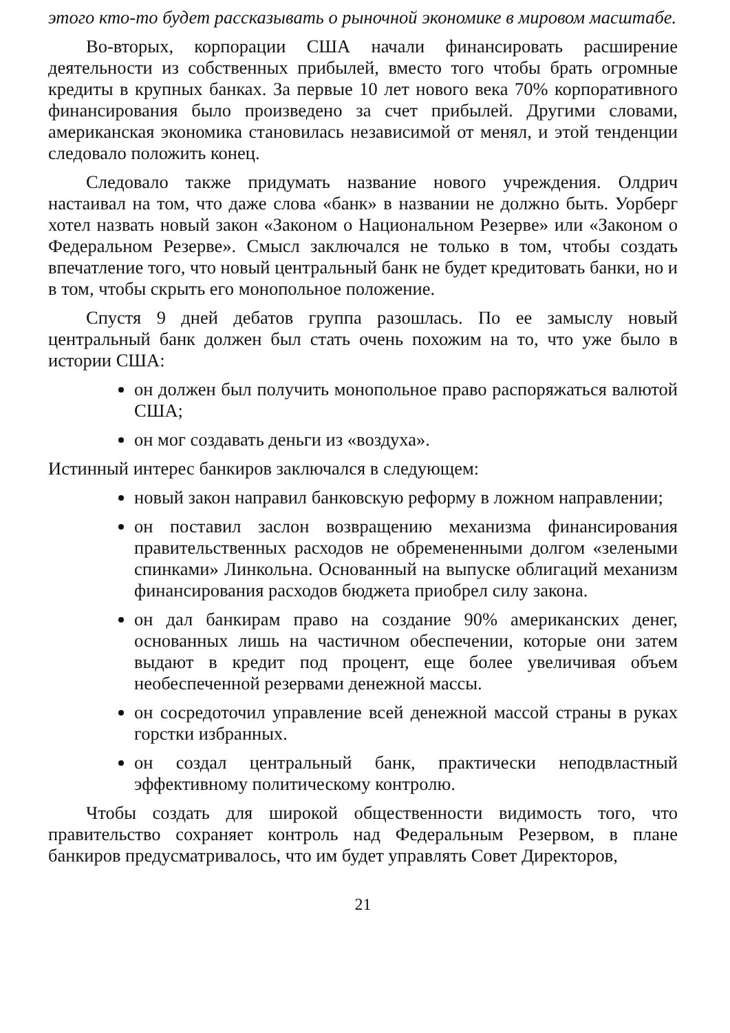этого кто-то будет рассказывать о рыночной экономике в мировом масштабе.
Во-вторых, корпорации США начали финансировать расширение деятельности из собственных прибылей, вместо того чтобы брать огромные кредиты в крупных банках. За первые 10 лет нового века 70% корпоративного финансирования было произведено за счет прибылей. Другими словами, американская экономика становилась независимой от менял, и этой тенденции следовало положить конец.
Следовало также придумать название нового учреждения. Олдрич настаивал на том, что даже слова «банк» в названии не должно быть. Уорберг хотел назвать новый закон «Законом о Национальном Резерве» или «Законом о Федеральном Резерве». Смысл заключался не только в том, чтобы создать впечатление того, что новый центральный банк не будет кредитовать банки, но и в том, чтобы скрыть его монопольное положение.
Спустя 9 дней дебатов группа разошлась. По ее замыслу новый центральный банк должен был стать очень похожим на то, что уже было в истории США:
он должен был получить монопольное право распоряжаться валютой США;
он мог создавать деньги из «воздуха».
Истинный интерес банкиров заключался в следующем:
новый закон направил банковскую реформу в ложном направлении;
он поставил заслон возвращению механизма финансирования правительственных расходов не обремененными долгом «зелеными спинками» Линкольна. Основанный на выпуске облигаций механизм финансирования расходов бюджета приобрел силу закона.
он дал банкирам право на создание 90% американских денег, основанных лишь на частичном обеспечении, которые они затем выдают в кредит под процент, еще более увеличивая объем необеспеченной резервами денежной массы.
он сосредоточил управление всей денежной массой страны в руках горстки избранных.
он создал центральный банк, практически неподвластный эффективному политическому контролю.
Чтобы создать для широкой общественности видимость того, что правительство сохраняет контроль над Федеральным Резервом, в плане банкиров предусматривалось, что им будет управлять Совет Директоров,
21